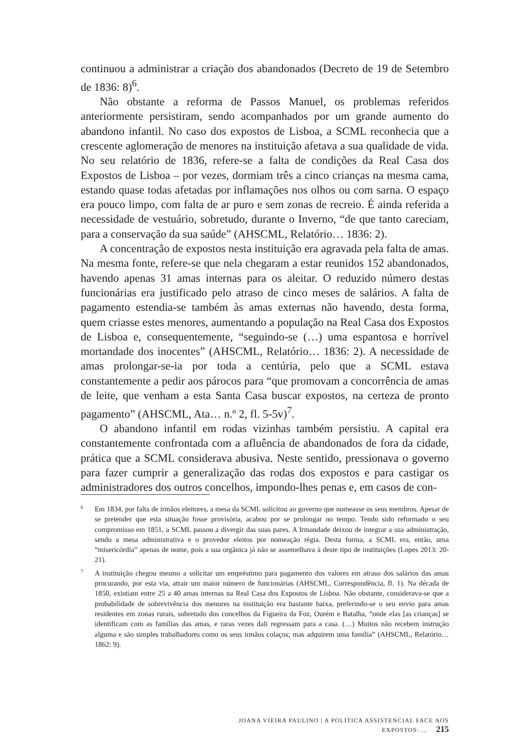continuou a administrar a criação dos abandonados (Decreto de 19 de Setembro de 1836: 8)<sup>6</sup>.
Não obstante a reforma de Passos Manuel, os problemas referidos anteriormente persistiram, sendo acompanhados por um grande aumento do abandono infantil. No caso dos expostos de Lisboa, a SCML reconhecia que a crescente aglomeração de menores na instituição afetava a sua qualidade de vida. No seu relatório de 1836, refere-se a falta de condições da Real Casa dos Expostos de Lisboa – por vezes, dormiam três a cinco crianças na mesma cama, estando quase todas afetadas por inflamações nos olhos ou com sarna. O espaço era pouco limpo, com falta de ar puro e sem zonas de recreio. É ainda referida a necessidade de vestuário, sobretudo, durante o Inverno, “de que tanto careciam, para a conservação da sua saúde” (AHSCML, Relatório… 1836: 2).
A concentração de expostos nesta instituição era agravada pela falta de amas. Na mesma fonte, refere-se que nela chegaram a estar reunidos 152 abandonados, havendo apenas 31 amas internas para os aleitar. O reduzido número destas funcionárias era justificado pelo atraso de cinco meses de salários. A falta de pagamento estendia-se também às amas externas não havendo, desta forma, quem criasse estes menores, aumentando a população na Real Casa dos Expostos de Lisboa e, consequentemente, “seguindo-se (…) uma espantosa e horrível mortandade dos inocentes” (AHSCML, Relatório… 1836: 2). A necessidade de amas prolongar-se-ia por toda a centúria, pelo que a SCML estava constantemente a pedir aos párocos para “que promovam a concorrência de amas de leite, que venham a esta Santa Casa buscar expostos, na certeza de pronto pagamento” (AHSCML, Ata… n.º 2, fl. 5-5v)<sup>7</sup>.
O abandono infantil em rodas vizinhas também persistiu. A capital era constantemente confrontada com a afluência de abandonados de fora da cidade, prática que a SCML considerava abusiva. Neste sentido, pressionava o governo para fazer cumprir a generalização das rodas dos expostos e para castigar os administradores dos outros concelhos, impondo-lhes penas e, em casos de con-
6 Em 1834, por falta de irmãos eleitores, a mesa da SCML solicitou ao governo que nomeasse os seus membros. Apesar de se pretender que esta situação fosse provisória, acabou por se prolongar no tempo. Tendo sido reformado o seu compromisso em 1851, a SCML passou a divergir das suas pares. A Irmandade deixou de integrar a sua administração, sendo a mesa administrativa e o provedor eleitos por nomeação régia. Desta forma, a SCML era, então, uma “misericórdia” apenas de nome, pois a sua orgânica já não se assemelhava à deste tipo de instituições (Lopes 2013: 20-21).
7 A instituição chegou mesmo a solicitar um empréstimo para pagamento dos valores em atraso dos salários das amas procurando, por esta via, atrair um maior número de funcionárias (AHSCML, Correspondência, fl. 1). Na década de 1850, existiam entre 25 a 40 amas internas na Real Casa dos Expostos de Lisboa. Não obstante, considerava-se que a probabilidade de sobrevivência dos menores na instituição era bastante baixa, preferindo-se o seu envio para amas residentes em zonas rurais, sobretudo dos concelhos da Figueira da Foz, Ourém e Batalha, “onde elas [as crianças] se identificam com as famílias das amas, e raras vezes dali regressam para a casa. (…) Muitos não recebem instrução alguma e são simples trabalhadores como os seus irmãos colaços; mas adquirem uma família” (AHSCML, Relatório… 1862: 9).
JOANA VIEIRA PAULINO | A POLÍTICA ASSISTENCIAL FACE AOS EXPOSTOS: … 215